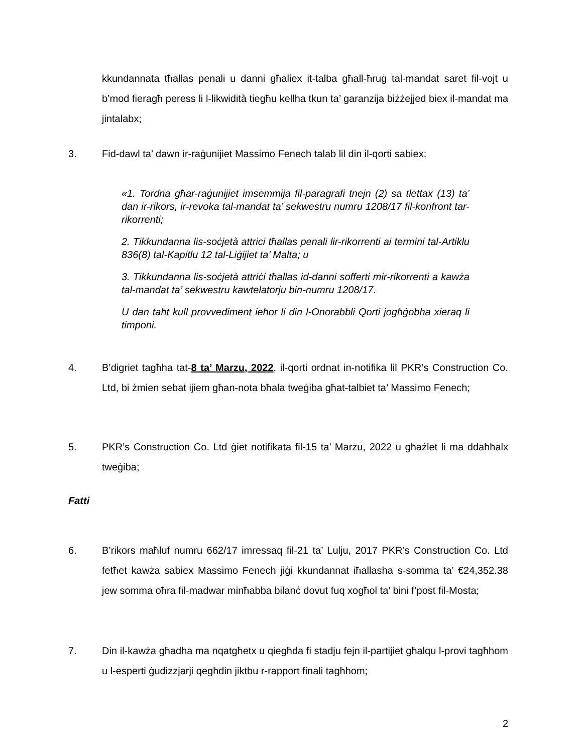kkundannata tħallas penali u danni għaliex it-talba għall-ħruġ tal-mandat saret fil-vojt u b’mod fieragħ peress li l-likwidità tiegħu kellha tkun ta’ garanzija biżżejjed biex il-mandat ma jintalabx;
3. Fid-dawl ta’ dawn ir-raġunijiet Massimo Fenech talab lil din il-qorti sabiex:
«1. Tordna għar-raġunijiet imsemmija fil-paragrafi tnejn (2) sa tlettax (13) ta’ dan ir-rikors, ir-revoka tal-mandat ta’ sekwestru numru 1208/17 fil-konfront tar-rikorrenti;
2. Tikkundanna lis-soċjetà attrici tħallas penali lir-rikorrenti ai termini tal-Artiklu 836(8) tal-Kapitlu 12 tal-Liġijiet ta’ Malta; u
3. Tikkundanna lis-soċjetà attriċi tħallas id-danni sofferti mir-rikorrenti a kawża tal-mandat ta’ sekwestru kawtelatorju bin-numru 1208/17.
U dan taħt kull provvediment ieħor li din l-Onorabbli Qorti jogħġobha xieraq li timponi.
4. B’digriet tagħha tat-8 ta’ Marzu, 2022, il-qorti ordnat in-notifika lil PKR’s Construction Co. Ltd, bi żmien sebat ijiem għan-nota bħala tweġiba għat-talbiet ta’ Massimo Fenech;
5. PKR’s Construction Co. Ltd ġiet notifikata fil-15 ta’ Marzu, 2022 u għażlet li ma ddaħħalx tweġiba;
Fatti
6. B’rikors maħluf numru 662/17 imressaq fil-21 ta’ Lulju, 2017 PKR’s Construction Co. Ltd fetħet kawża sabiex Massimo Fenech jiġi kkundannat iħallasha s-somma ta’ €24,352.38 jew somma oħra fil-madwar minħabba bilanċ dovut fuq xogħol ta’ bini f’post fil-Mosta;
7. Din il-kawża għadha ma nqatgħetx u qiegħda fi stadju fejn il-partijiet għalqu l-provi tagħhom u l-esperti ġudizzjarji qegħdin jiktbu r-rapport finali tagħhom;
2